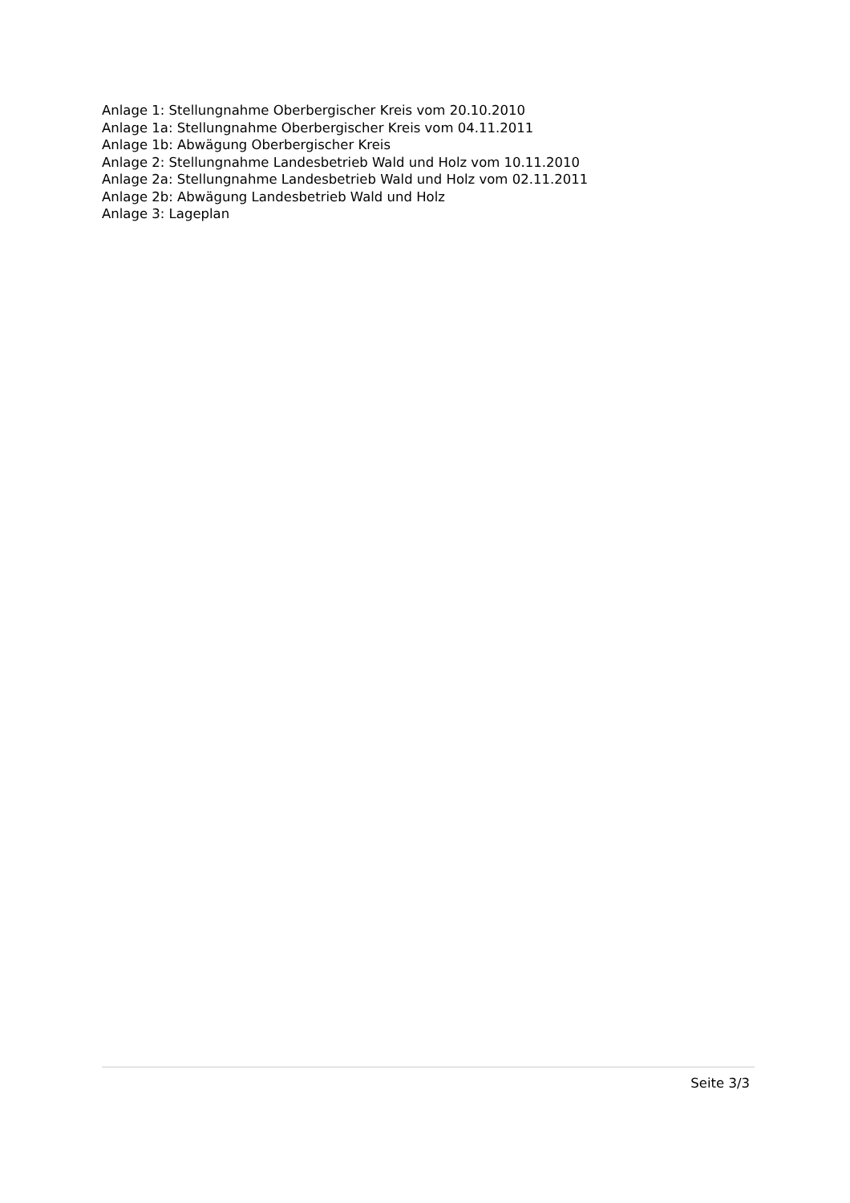Anlage 1: Stellungnahme Oberbergischer Kreis vom 20.10.2010
Anlage 1a: Stellungnahme Oberbergischer Kreis vom 04.11.2011
Anlage 1b: Abwägung Oberbergischer Kreis
Anlage 2: Stellungnahme Landesbetrieb Wald und Holz vom 10.11.2010
Anlage 2a: Stellungnahme Landesbetrieb Wald und Holz vom 02.11.2011
Anlage 2b: Abwägung Landesbetrieb Wald und Holz
Anlage 3: Lageplan
Seite 3/3